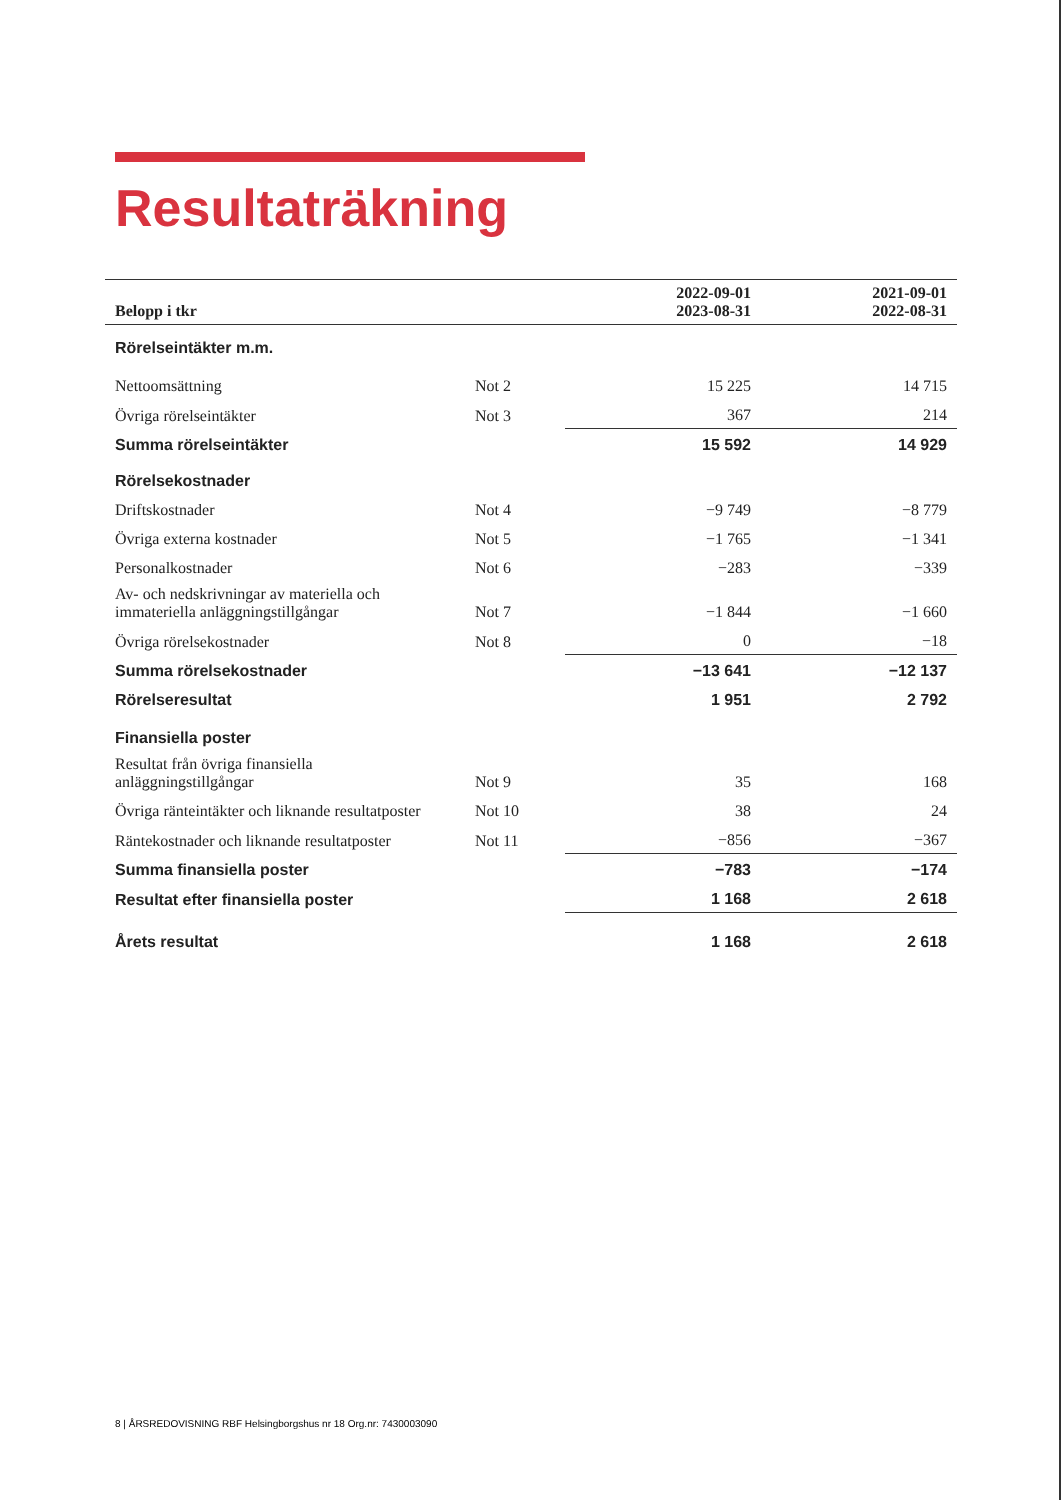Resultaträkning
| Belopp i tkr | | 2022-09-01 2023-08-31 | 2021-09-01 2022-08-31 |
| --- | --- | --- | --- |
| Rörelseintäkter m.m. | | | |
| Nettoomsättning | Not 2 | 15 225 | 14 715 |
| Övriga rörelseintäkter | Not 3 | 367 | 214 |
| Summa rörelseintäkter | | 15 592 | 14 929 |
| Rörelsekostnader | | | |
| Driftskostnader | Not 4 | −9 749 | −8 779 |
| Övriga externa kostnader | Not 5 | −1 765 | −1 341 |
| Personalkostnader | Not 6 | −283 | −339 |
| Av- och nedskrivningar av materiella och immateriella anläggningstillgångar | Not 7 | −1 844 | −1 660 |
| Övriga rörelsekostnader | Not 8 | 0 | −18 |
| Summa rörelsekostnader | | −13 641 | −12 137 |
| Rörelseresultat | | 1 951 | 2 792 |
| Finansiella poster | | | |
| Resultat från övriga finansiella anläggningstillgångar | Not 9 | 35 | 168 |
| Övriga ränteintäkter och liknande resultatposter | Not 10 | 38 | 24 |
| Räntekostnader och liknande resultatposter | Not 11 | −856 | −367 |
| Summa finansiella poster | | −783 | −174 |
| Resultat efter finansiella poster | | 1 168 | 2 618 |
| Årets resultat | | 1 168 | 2 618 |
8 | ÅRSREDOVISNING RBF Helsingborgshus nr 18 Org.nr: 7430003090